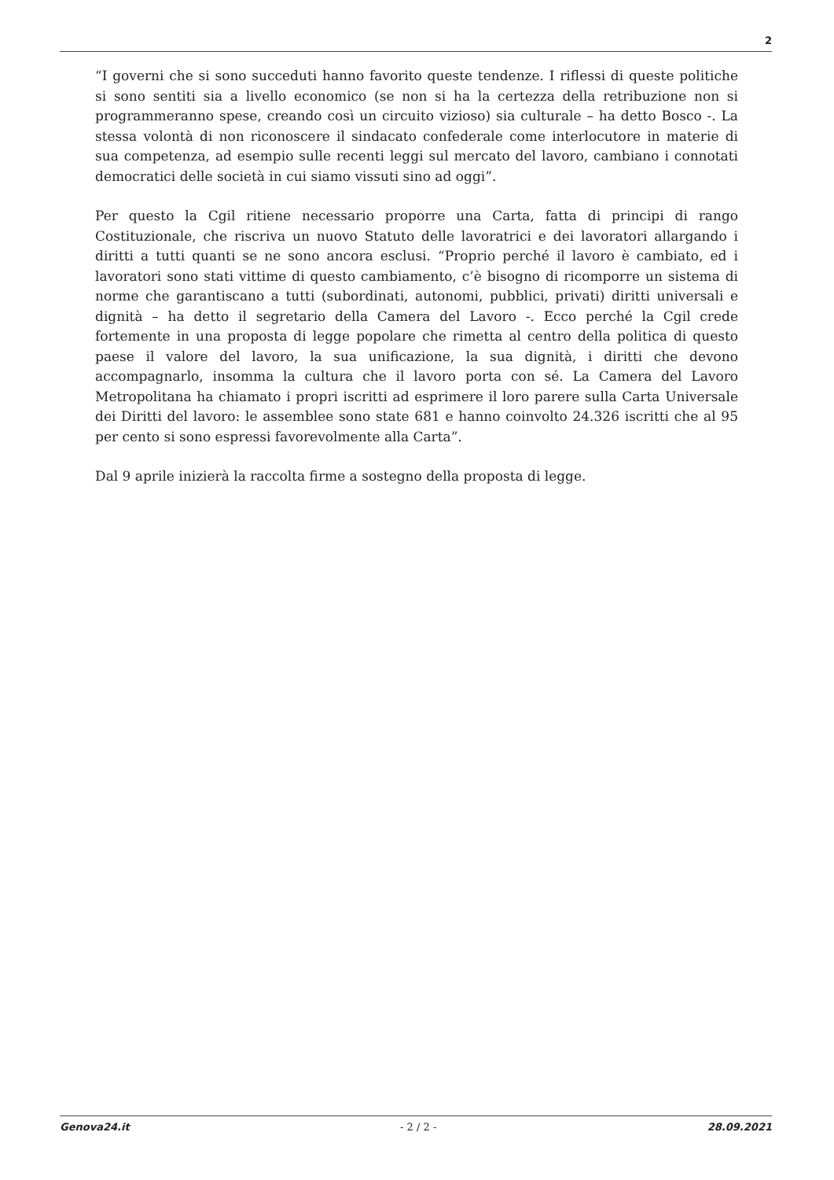2
“I governi che si sono succeduti hanno favorito queste tendenze. I riflessi di queste politiche si sono sentiti sia a livello economico (se non si ha la certezza della retribuzione non si programmeranno spese, creando così un circuito vizioso) sia culturale – ha detto Bosco -. La stessa volontà di non riconoscere il sindacato confederale come interlocutore in materie di sua competenza, ad esempio sulle recenti leggi sul mercato del lavoro, cambiano i connotati democratici delle società in cui siamo vissuti sino ad oggi”.
Per questo la Cgil ritiene necessario proporre una Carta, fatta di principi di rango Costituzionale, che riscriva un nuovo Statuto delle lavoratrici e dei lavoratori allargando i diritti a tutti quanti se ne sono ancora esclusi. “Proprio perché il lavoro è cambiato, ed i lavoratori sono stati vittime di questo cambiamento, c’è bisogno di ricomporre un sistema di norme che garantiscano a tutti (subordinati, autonomi, pubblici, privati) diritti universali e dignità – ha detto il segretario della Camera del Lavoro -. Ecco perché la Cgil crede fortemente in una proposta di legge popolare che rimetta al centro della politica di questo paese il valore del lavoro, la sua unificazione, la sua dignità, i diritti che devono accompagnarlo, insomma la cultura che il lavoro porta con sé. La Camera del Lavoro Metropolitana ha chiamato i propri iscritti ad esprimere il loro parere sulla Carta Universale dei Diritti del lavoro: le assemblee sono state 681 e hanno coinvolto 24.326 iscritti che al 95 per cento si sono espressi favorevolmente alla Carta”.
Dal 9 aprile inizierà la raccolta firme a sostegno della proposta di legge.
Genova24.it - 2 / 2 - 28.09.2021